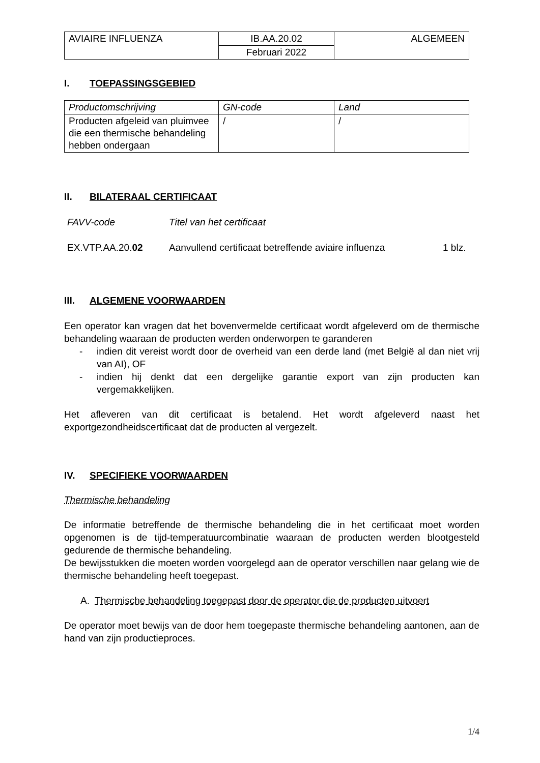| AVIAIRE INFLUENZA | IB.AA.20.02 | ALGEMEEN |
| | Februari 2022 | |
I. TOEPASSINGSGEBIED
| Productomschrijving | GN-code | Land |
| Producten afgeleid van pluimvee die een thermische behandeling hebben ondergaan | / | / |
II. BILATERAAL CERTIFICAAT
FAVV-code Titel van het certificaat
EX.VTP.AA.20.02 Aanvullend certificaat betreffende aviaire influenza 1 blz.
III. ALGEMENE VOORWAARDEN
Een operator kan vragen dat het bovenvermelde certificaat wordt afgeleverd om de thermische behandeling waaraan de producten werden onderworpen te garanderen
-
indien dit vereist wordt door de overheid van een derde land (met België al dan niet vrij van AI), OF
-
indien hij denkt dat een dergelijke garantie export van zijn producten kan vergemakkelijken.
Het afleveren van dit certificaat is betalend. Het wordt afgeleverd naast het exportgezondheidscertificaat dat de producten al vergezelt.
IV. SPECIFIEKE VOORWAARDEN
Thermische behandeling
De informatie betreffende de thermische behandeling die in het certificaat moet worden opgenomen is de tijd-temperatuurcombinatie waaraan de producten werden blootgesteld gedurende de thermische behandeling.
De bewijsstukken die moeten worden voorgelegd aan de operator verschillen naar gelang wie de thermische behandeling heeft toegepast.
A. Thermische behandeling toegepast door de operator die de producten uitvoert
De operator moet bewijs van de door hem toegepaste thermische behandeling aantonen, aan de hand van zijn productieproces.
1/4